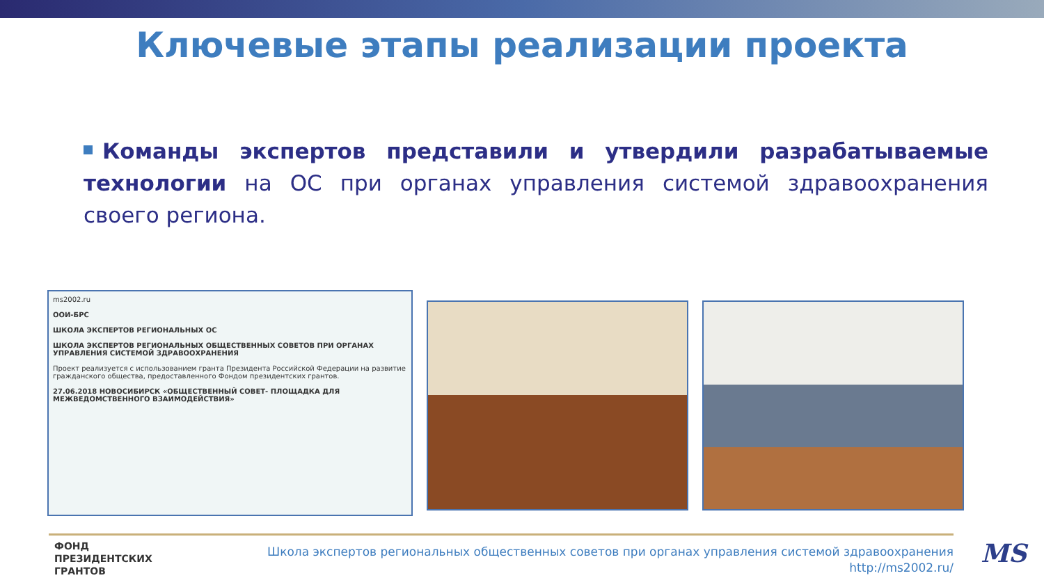Ключевые этапы реализации проекта
Команды экспертов представили и утвердили разрабатываемые технологии на ОС при органах управления системой здравоохранения своего региона.
ms2002.ru
ООИ-БРС
ШКОЛА ЭКСПЕРТОВ РЕГИОНАЛЬНЫХ ОС
ШКОЛА ЭКСПЕРТОВ РЕГИОНАЛЬНЫХ ОБЩЕСТВЕННЫХ СОВЕТОВ ПРИ ОРГАНАХ УПРАВЛЕНИЯ СИСТЕМОЙ ЗДРАВООХРАНЕНИЯ
Проект реализуется с использованием гранта Президента Российской Федерации на развитие гражданского общества, предоставленного Фондом президентских грантов.
27.06.2018 НОВОСИБИРСК «ОБЩЕСТВЕННЫЙ СОВЕТ- ПЛОЩАДКА ДЛЯ МЕЖВЕДОМСТВЕННОГО ВЗАИМОДЕЙСТВИЯ»
ФОНД
ПРЕЗИДЕНТСКИХ
ГРАНТОВ
Школа экспертов региональных общественных советов при органах управления системой здравоохранения
http://ms2002.ru/
MS